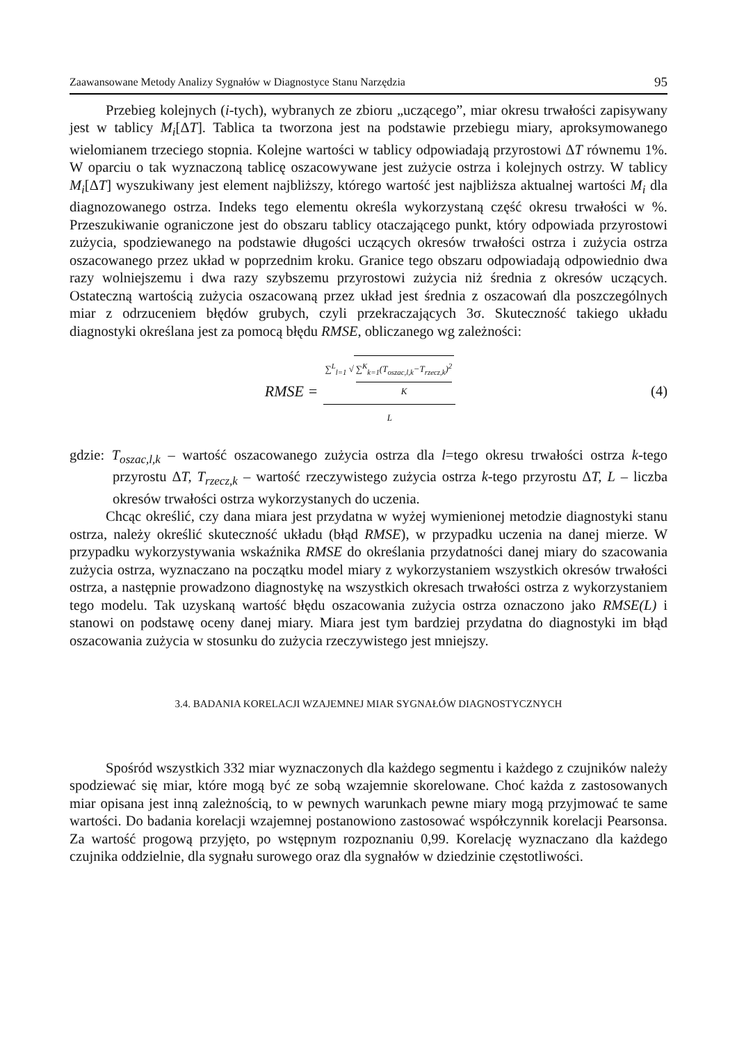Zaawansowane Metody Analizy Sygnałów w Diagnostyce Stanu Narzędzia 95
Przebieg kolejnych (i-tych), wybranych ze zbioru „uczącego”, miar okresu trwałości zapisywany jest w tablicy M<sub>i</sub>[ΔT]. Tablica ta tworzona jest na podstawie przebiegu miary, aproksymowanego wielomianem trzeciego stopnia. Kolejne wartości w tablicy odpowiadają przyrostowi ΔT równemu 1%. W oparciu o tak wyznaczoną tablicę oszacowywane jest zużycie ostrza i kolejnych ostrzy. W tablicy M<sub>i</sub>[ΔT] wyszukiwany jest element najbliższy, którego wartość jest najbliższa aktualnej wartości M<sub>i</sub> dla diagnozowanego ostrza. Indeks tego elementu określa wykorzystaną część okresu trwałości w %. Przeszukiwanie ograniczone jest do obszaru tablicy otaczającego punkt, który odpowiada przyrostowi zużycia, spodziewanego na podstawie długości uczących okresów trwałości ostrza i zużycia ostrza oszacowanego przez układ w poprzednim kroku. Granice tego obszaru odpowiadają odpowiednio dwa razy wolniejszemu i dwa razy szybszemu przyrostowi zużycia niż średnia z okresów uczących. Ostateczną wartością zużycia oszacowaną przez układ jest średnia z oszacowań dla poszczególnych miar z odrzuceniem błędów grubych, czyli przekraczających 3σ. Skuteczność takiego układu diagnostyki określana jest za pomocą błędu RMSE, obliczanego wg zależności:
RMSE = ∑<sup>L</sup><sub>l=1</sub> √ ∑<sup>K</sup><sub>k=1</sub>(T<sub>oszac,l,k</sub>−T<sub>rzecz,k</sub>)<sup>2</sup> K L
(4)
gdzie: T<sub>oszac,l,k</sub> – wartość oszacowanego zużycia ostrza dla l=tego okresu trwałości ostrza k-tego przyrostu ΔT, T<sub>rzecz,k</sub> – wartość rzeczywistego zużycia ostrza k-tego przyrostu ΔT, L – liczba okresów trwałości ostrza wykorzystanych do uczenia.
Chcąc określić, czy dana miara jest przydatna w wyżej wymienionej metodzie diagnostyki stanu ostrza, należy określić skuteczność układu (błąd RMSE), w przypadku uczenia na danej mierze. W przypadku wykorzystywania wskaźnika RMSE do określania przydatności danej miary do szacowania zużycia ostrza, wyznaczano na początku model miary z wykorzystaniem wszystkich okresów trwałości ostrza, a następnie prowadzono diagnostykę na wszystkich okresach trwałości ostrza z wykorzystaniem tego modelu. Tak uzyskaną wartość błędu oszacowania zużycia ostrza oznaczono jako RMSE(L) i stanowi on podstawę oceny danej miary. Miara jest tym bardziej przydatna do diagnostyki im błąd oszacowania zużycia w stosunku do zużycia rzeczywistego jest mniejszy.
3.4. BADANIA KORELACJI WZAJEMNEJ MIAR SYGNAŁÓW DIAGNOSTYCZNYCH
Spośród wszystkich 332 miar wyznaczonych dla każdego segmentu i każdego z czujników należy spodziewać się miar, które mogą być ze sobą wzajemnie skorelowane. Choć każda z zastosowanych miar opisana jest inną zależnością, to w pewnych warunkach pewne miary mogą przyjmować te same wartości. Do badania korelacji wzajemnej postanowiono zastosować współczynnik korelacji Pearsonsa. Za wartość progową przyjęto, po wstępnym rozpoznaniu 0,99. Korelację wyznaczano dla każdego czujnika oddzielnie, dla sygnału surowego oraz dla sygnałów w dziedzinie częstotliwości.